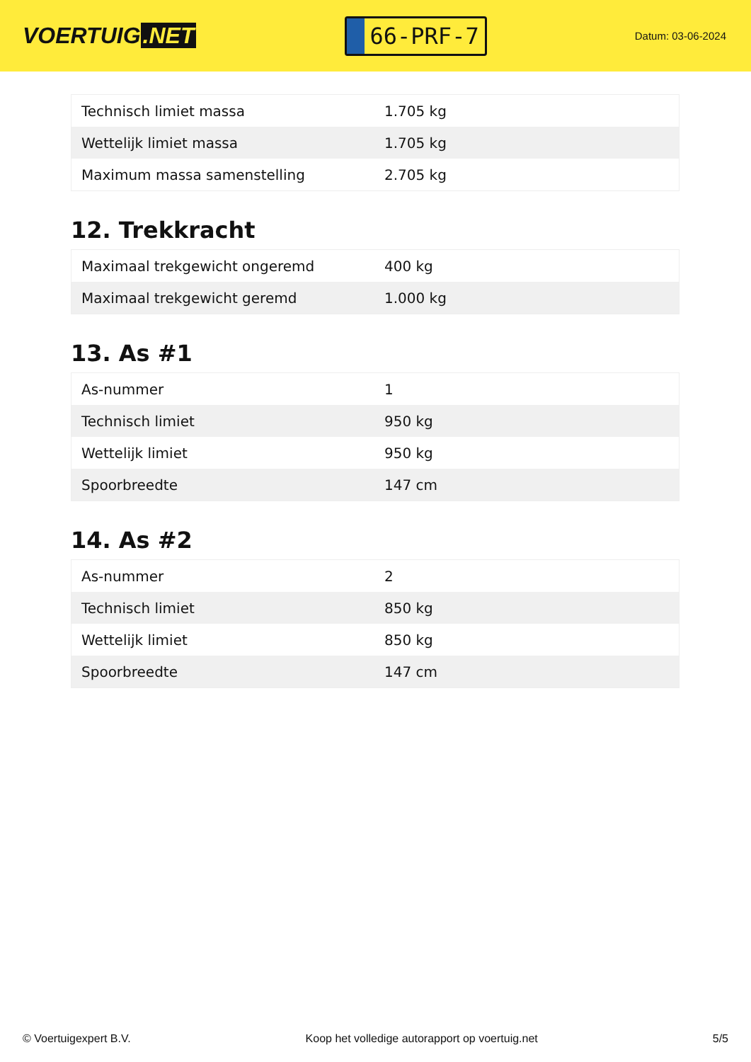VOERTUIG.NET
66-PRF-7
Datum: 03-06-2024
| Technisch limiet massa | 1.705 kg |
| Wettelijk limiet massa | 1.705 kg |
| Maximum massa samenstelling | 2.705 kg |
12. Trekkracht
| Maximaal trekgewicht ongeremd | 400 kg |
| Maximaal trekgewicht geremd | 1.000 kg |
13. As #1
| As-nummer | 1 |
| Technisch limiet | 950 kg |
| Wettelijk limiet | 950 kg |
| Spoorbreedte | 147 cm |
14. As #2
| As-nummer | 2 |
| Technisch limiet | 850 kg |
| Wettelijk limiet | 850 kg |
| Spoorbreedte | 147 cm |
© Voertuigexpert B.V. Koop het volledige autorapport op voertuig.net 5/5